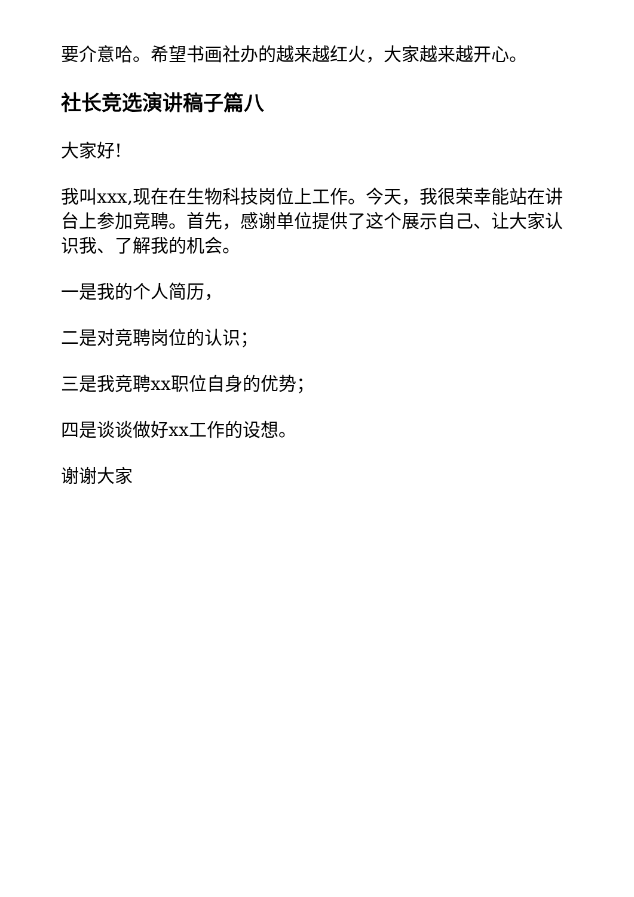要介意哈。希望书画社办的越来越红火，大家越来越开心。
社长竞选演讲稿子篇八
大家好!
我叫xxx,现在在生物科技岗位上工作。今天，我很荣幸能站在讲台上参加竞聘。首先，感谢单位提供了这个展示自己、让大家认识我、了解我的机会。
一是我的个人简历，
二是对竞聘岗位的认识；
三是我竞聘xx职位自身的优势；
四是谈谈做好xx工作的设想。
谢谢大家